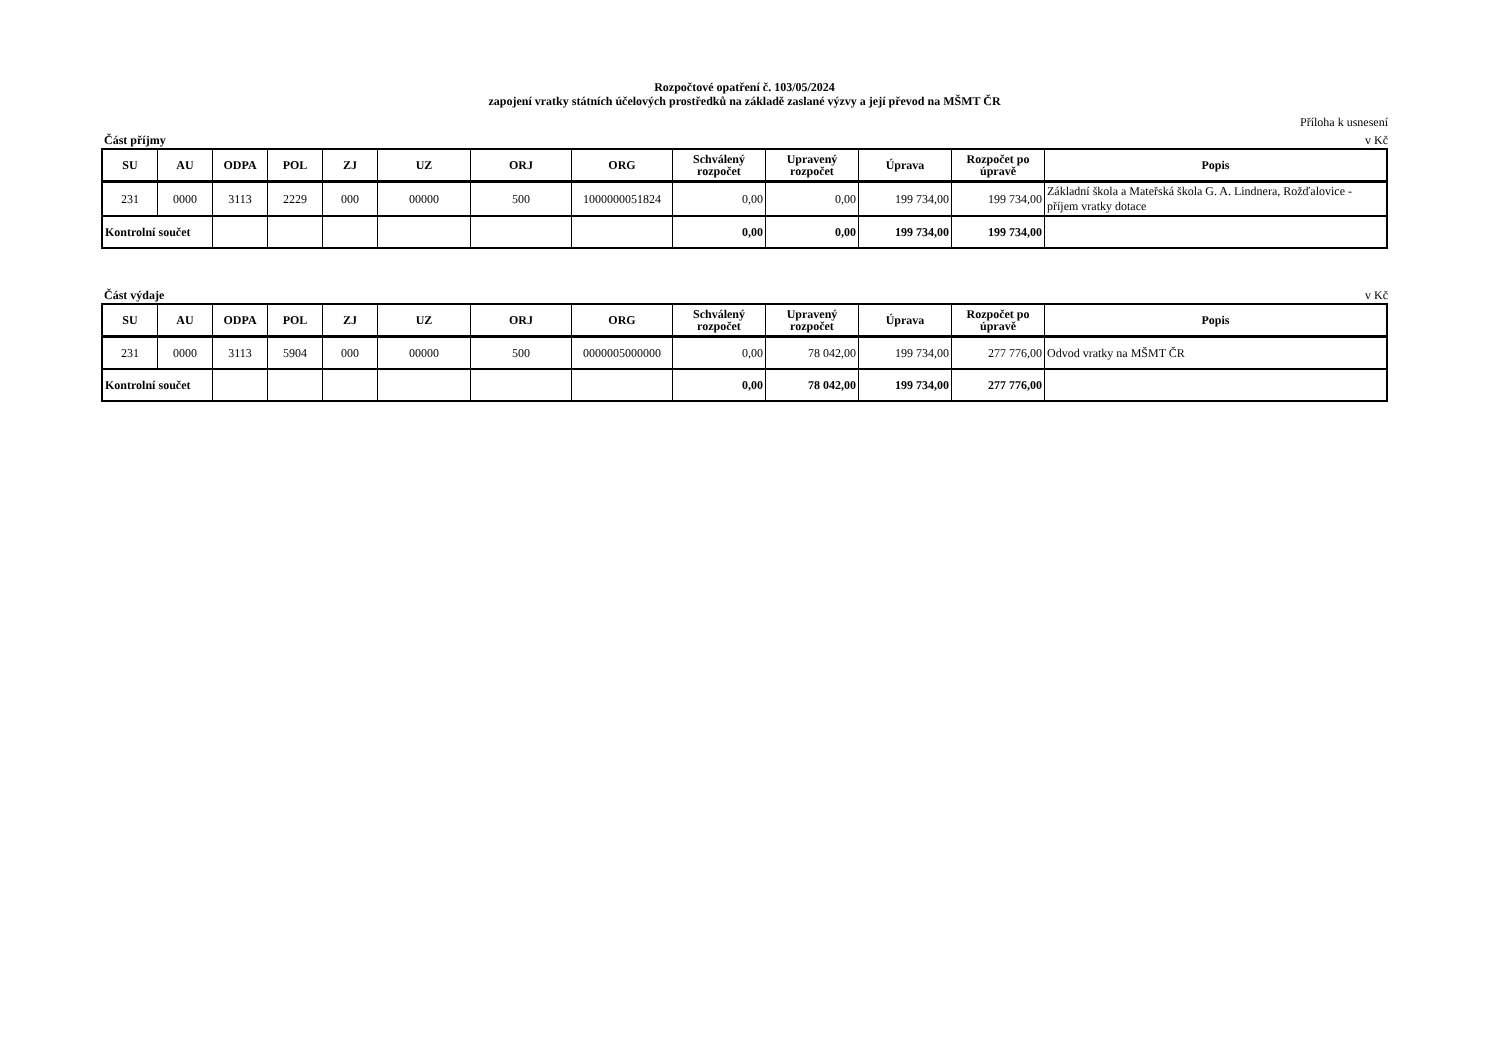Rozpočtové opatření č. 103/05/2024
zapojení vratky státních účelových prostředků na základě zaslané výzvy a její převod na MŠMT ČR
Příloha k usnesení
Část příjmy v Kč
| SU | AU | ODPA | POL | ZJ | UZ | ORJ | ORG | Schválený rozpočet | Upravený rozpočet | Úprava | Rozpočet po úpravě | Popis |
| --- | --- | --- | --- | --- | --- | --- | --- | --- | --- | --- | --- | --- |
| 231 | 0000 | 3113 | 2229 | 000 | 00000 | 500 | 1000000051824 | 0,00 | 0,00 | 199 734,00 | 199 734,00 | Základní škola a Mateřská škola G. A. Lindnera, Rožďalovice - příjem vratky dotace |
| Kontrolní součet | | | | | | | | 0,00 | 0,00 | 199 734,00 | 199 734,00 | |
Část výdaje v Kč
| SU | AU | ODPA | POL | ZJ | UZ | ORJ | ORG | Schválený rozpočet | Upravený rozpočet | Úprava | Rozpočet po úpravě | Popis |
| --- | --- | --- | --- | --- | --- | --- | --- | --- | --- | --- | --- | --- |
| 231 | 0000 | 3113 | 5904 | 000 | 00000 | 500 | 0000005000000 | 0,00 | 78 042,00 | 199 734,00 | 277 776,00 | Odvod vratky na MŠMT ČR |
| Kontrolní součet | | | | | | | | 0,00 | 78 042,00 | 199 734,00 | 277 776,00 | |